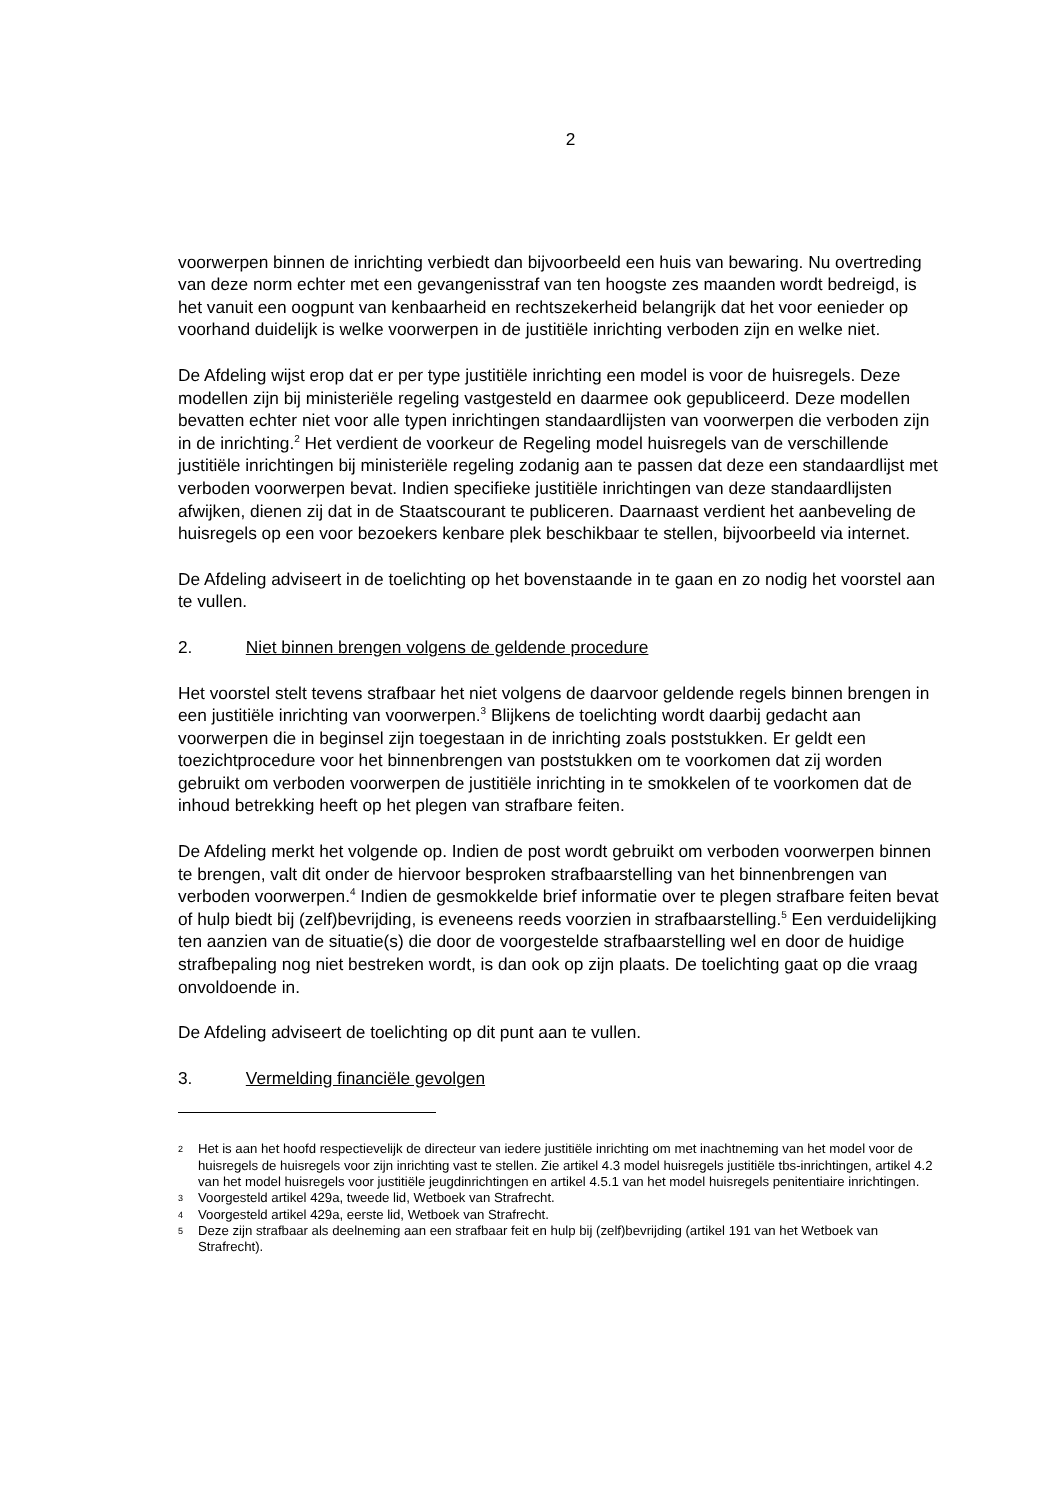2
voorwerpen binnen de inrichting verbiedt dan bijvoorbeeld een huis van bewaring. Nu overtreding van deze norm echter met een gevangenisstraf van ten hoogste zes maanden wordt bedreigd, is het vanuit een oogpunt van kenbaarheid en rechtszekerheid belangrijk dat het voor eenieder op voorhand duidelijk is welke voorwerpen in de justitiële inrichting verboden zijn en welke niet.
De Afdeling wijst erop dat er per type justitiële inrichting een model is voor de huisregels. Deze modellen zijn bij ministeriële regeling vastgesteld en daarmee ook gepubliceerd. Deze modellen bevatten echter niet voor alle typen inrichtingen standaardlijsten van voorwerpen die verboden zijn in de inrichting.<sup>2</sup> Het verdient de voorkeur de Regeling model huisregels van de verschillende justitiële inrichtingen bij ministeriële regeling zodanig aan te passen dat deze een standaardlijst met verboden voorwerpen bevat. Indien specifieke justitiële inrichtingen van deze standaardlijsten afwijken, dienen zij dat in de Staatscourant te publiceren. Daarnaast verdient het aanbeveling de huisregels op een voor bezoekers kenbare plek beschikbaar te stellen, bijvoorbeeld via internet.
De Afdeling adviseert in de toelichting op het bovenstaande in te gaan en zo nodig het voorstel aan te vullen.
2. Niet binnen brengen volgens de geldende procedure
Het voorstel stelt tevens strafbaar het niet volgens de daarvoor geldende regels binnen brengen in een justitiële inrichting van voorwerpen.<sup>3</sup> Blijkens de toelichting wordt daarbij gedacht aan voorwerpen die in beginsel zijn toegestaan in de inrichting zoals poststukken. Er geldt een toezichtprocedure voor het binnenbrengen van poststukken om te voorkomen dat zij worden gebruikt om verboden voorwerpen de justitiële inrichting in te smokkelen of te voorkomen dat de inhoud betrekking heeft op het plegen van strafbare feiten.
De Afdeling merkt het volgende op. Indien de post wordt gebruikt om verboden voorwerpen binnen te brengen, valt dit onder de hiervoor besproken strafbaarstelling van het binnenbrengen van verboden voorwerpen.<sup>4</sup> Indien de gesmokkelde brief informatie over te plegen strafbare feiten bevat of hulp biedt bij (zelf)bevrijding, is eveneens reeds voorzien in strafbaarstelling.<sup>5</sup> Een verduidelijking ten aanzien van de situatie(s) die door de voorgestelde strafbaarstelling wel en door de huidige strafbepaling nog niet bestreken wordt, is dan ook op zijn plaats. De toelichting gaat op die vraag onvoldoende in.
De Afdeling adviseert de toelichting op dit punt aan te vullen.
3. Vermelding financiële gevolgen
2 Het is aan het hoofd respectievelijk de directeur van iedere justitiële inrichting om met inachtneming van het model voor de huisregels de huisregels voor zijn inrichting vast te stellen. Zie artikel 4.3 model huisregels justitiële tbs-inrichtingen, artikel 4.2 van het model huisregels voor justitiële jeugdinrichtingen en artikel 4.5.1 van het model huisregels penitentiaire inrichtingen.
3 Voorgesteld artikel 429a, tweede lid, Wetboek van Strafrecht.
4 Voorgesteld artikel 429a, eerste lid, Wetboek van Strafrecht.
5 Deze zijn strafbaar als deelneming aan een strafbaar feit en hulp bij (zelf)bevrijding (artikel 191 van het Wetboek van Strafrecht).